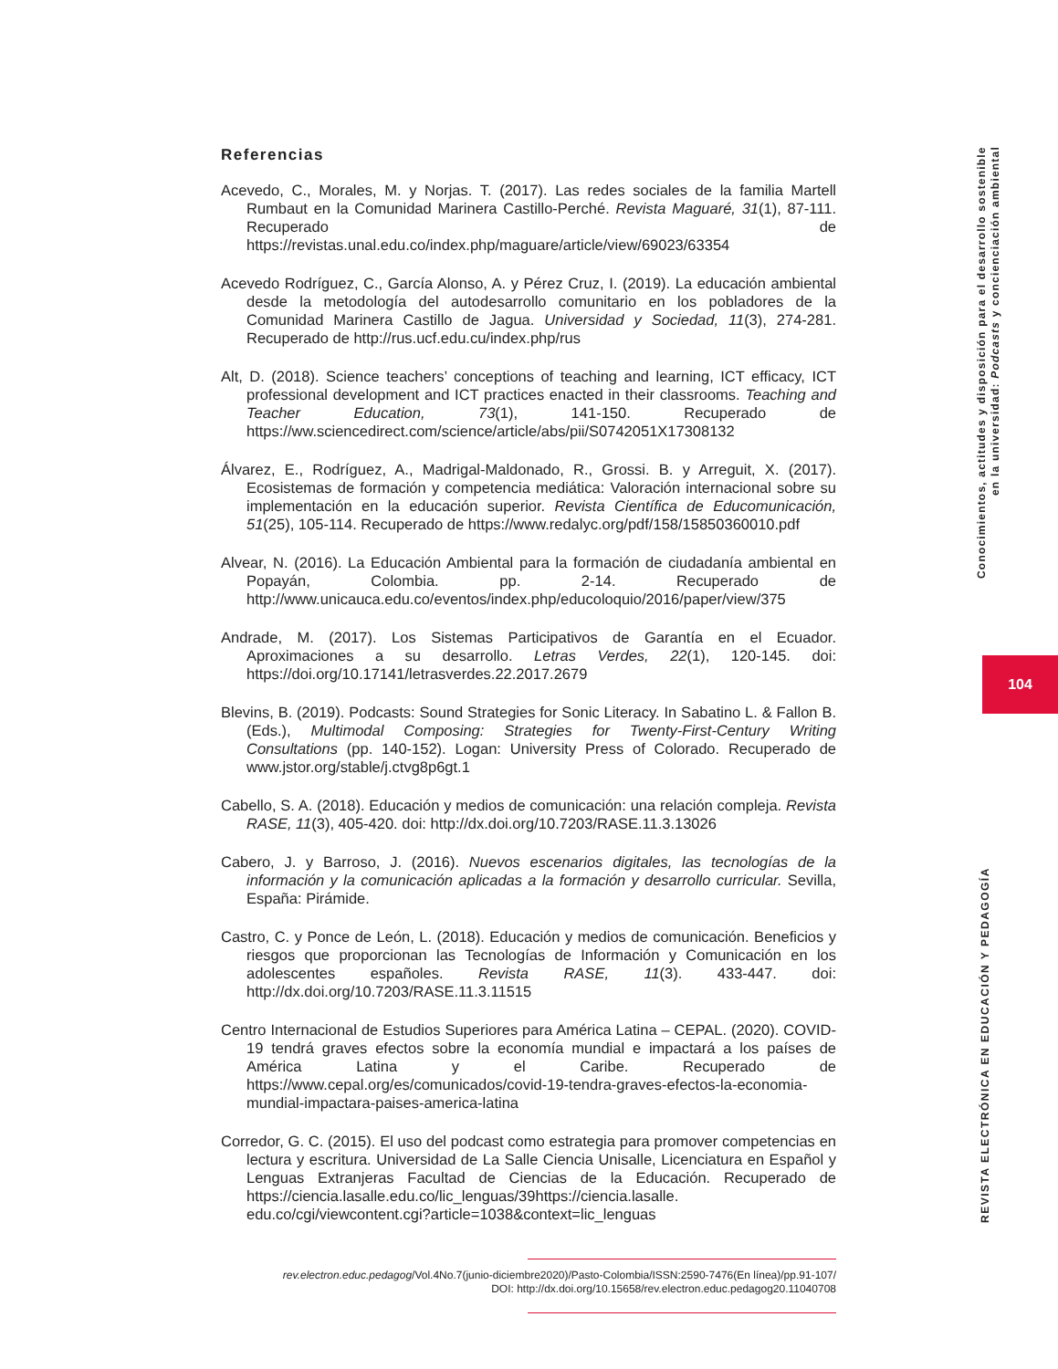Referencias
Acevedo, C., Morales, M. y Norjas. T. (2017). Las redes sociales de la familia Martell Rumbaut en la Comunidad Marinera Castillo-Perché. Revista Maguaré, 31(1), 87-111. Recuperado de https://revistas.unal.edu.co/index.php/maguare/article/view/69023/63354
Acevedo Rodríguez, C., García Alonso, A. y Pérez Cruz, I. (2019). La educación ambiental desde la metodología del autodesarrollo comunitario en los pobladores de la Comunidad Marinera Castillo de Jagua. Universidad y Sociedad, 11(3), 274-281. Recuperado de http://rus.ucf.edu.cu/index.php/rus
Alt, D. (2018). Science teachers’ conceptions of teaching and learning, ICT efficacy, ICT professional development and ICT practices enacted in their classrooms. Teaching and Teacher Education, 73(1), 141-150. Recuperado de https://ww.sciencedirect.com/science/article/abs/pii/S0742051X17308132
Álvarez, E., Rodríguez, A., Madrigal-Maldonado, R., Grossi. B. y Arreguit, X. (2017). Ecosistemas de formación y competencia mediática: Valoración internacional sobre su implementación en la educación superior. Revista Científica de Educomunicación, 51(25), 105-114. Recuperado de https://www.redalyc.org/pdf/158/15850360010.pdf
Alvear, N. (2016). La Educación Ambiental para la formación de ciudadanía ambiental en Popayán, Colombia. pp. 2-14. Recuperado de http://www.unicauca.edu.co/eventos/index.php/educoloquio/2016/paper/view/375
Andrade, M. (2017). Los Sistemas Participativos de Garantía en el Ecuador. Aproximaciones a su desarrollo. Letras Verdes, 22(1), 120-145. doi: https://doi.org/10.17141/letrasverdes.22.2017.2679
Blevins, B. (2019). Podcasts: Sound Strategies for Sonic Literacy. In Sabatino L. & Fallon B. (Eds.), Multimodal Composing: Strategies for Twenty-First-Century Writing Consultations (pp. 140-152). Logan: University Press of Colorado. Recuperado de www.jstor.org/stable/j.ctvg8p6gt.1
Cabello, S. A. (2018). Educación y medios de comunicación: una relación compleja. Revista RASE, 11(3), 405-420. doi: http://dx.doi.org/10.7203/RASE.11.3.13026
Cabero, J. y Barroso, J. (2016). Nuevos escenarios digitales, las tecnologías de la información y la comunicación aplicadas a la formación y desarrollo curricular. Sevilla, España: Pirámide.
Castro, C. y Ponce de León, L. (2018). Educación y medios de comunicación. Beneficios y riesgos que proporcionan las Tecnologías de Información y Comunicación en los adolescentes españoles. Revista RASE, 11(3). 433-447. doi: http://dx.doi.org/10.7203/RASE.11.3.11515
Centro Internacional de Estudios Superiores para América Latina – CEPAL. (2020). COVID-19 tendrá graves efectos sobre la economía mundial e impactará a los países de América Latina y el Caribe. Recuperado de https://www.cepal.org/es/comunicados/covid-19-tendra-graves-efectos-la-economia-mundial-impactara-paises-america-latina
Corredor, G. C. (2015). El uso del podcast como estrategia para promover competencias en lectura y escritura. Universidad de La Salle Ciencia Unisalle, Licenciatura en Español y Lenguas Extranjeras Facultad de Ciencias de la Educación. Recuperado de https://ciencia.lasalle.edu.co/lic_lenguas/39https://ciencia.lasalle. edu.co/cgi/viewcontent.cgi?article=1038&context=lic_lenguas
rev.electron.educ.pedagog/Vol.4No.7(junio-diciembre2020)/Pasto-Colombia/ISSN:2590-7476(En línea)/pp.91-107/
DOI: http://dx.doi.org/10.15658/rev.electron.educ.pedagog20.11040708
Conocimientos, actitudes y disposición para el desarrollo sostenible
en la universidad: Podcasts y concienciación ambiental
104
REVISTA ELECTRÓNICA EN EDUCACIÓN Y PEDAGOGÍA